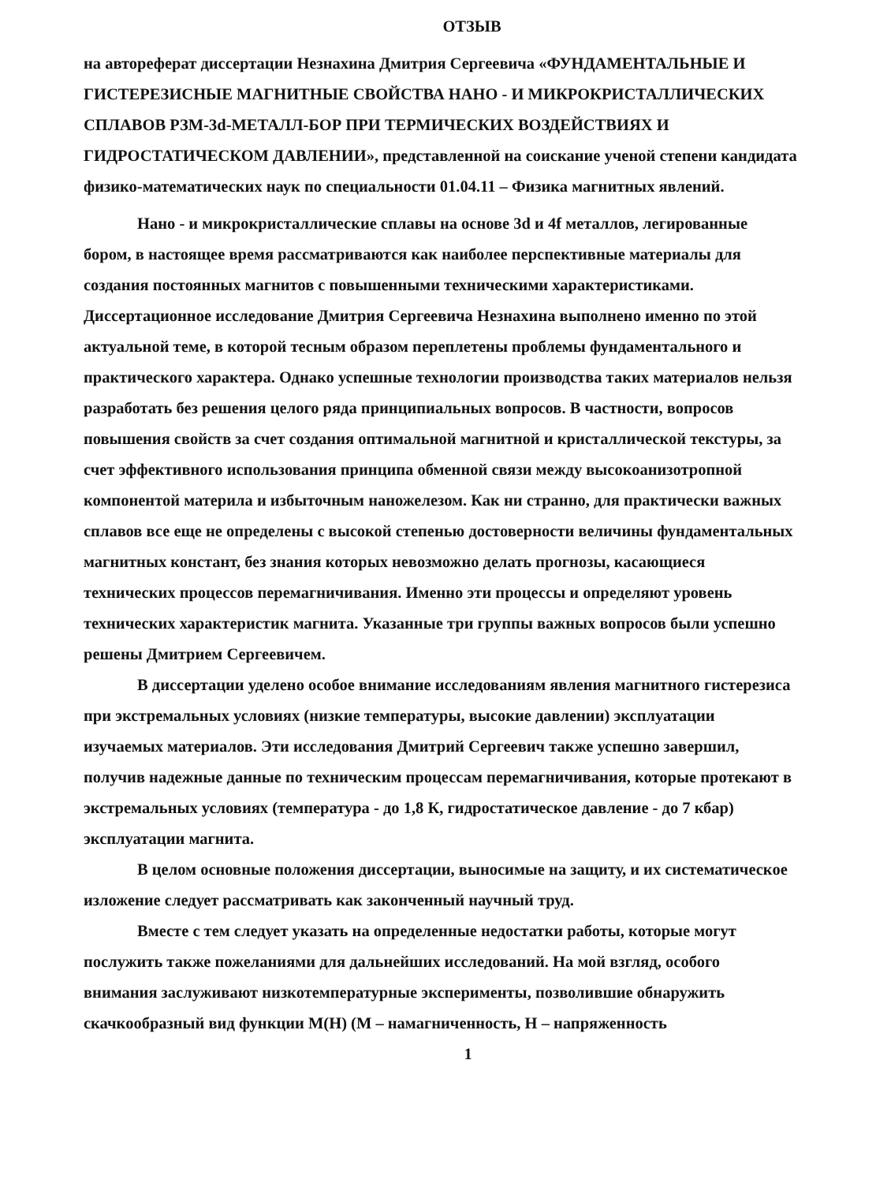ОТЗЫВ
на автореферат диссертации Незнахина Дмитрия Сергеевича «ФУНДАМЕНТАЛЬНЫЕ И ГИСТЕРЕЗИСНЫЕ МАГНИТНЫЕ СВОЙСТВА НАНО - И МИКРОКРИСТАЛЛИЧЕСКИХ СПЛАВОВ РЗМ-3d-МЕТАЛЛ-БОР ПРИ ТЕРМИЧЕСКИХ ВОЗДЕЙСТВИЯХ И ГИДРОСТАТИЧЕСКОМ ДАВЛЕНИИ», представленной на соискание ученой степени кандидата физико-математических наук по специальности 01.04.11 – Физика магнитных явлений.
Нано - и микрокристаллические сплавы на основе 3d и 4f металлов, легированные бором, в настоящее время рассматриваются как наиболее перспективные материалы для создания постоянных магнитов с повышенными техническими характеристиками. Диссертационное исследование Дмитрия Сергеевича Незнахина выполнено именно по этой актуальной теме, в которой тесным образом переплетены проблемы фундаментального и практического характера. Однако успешные технологии производства таких материалов нельзя разработать без решения целого ряда принципиальных вопросов. В частности, вопросов повышения свойств за счет создания оптимальной магнитной и кристаллической текстуры, за счет эффективного использования принципа обменной связи между высокоанизотропной компонентой материла и избыточным наножелезом. Как ни странно, для практически важных сплавов все еще не определены с высокой степенью достоверности величины фундаментальных магнитных констант, без знания которых невозможно делать прогнозы, касающиеся технических процессов перемагничивания. Именно эти процессы и определяют уровень технических характеристик магнита. Указанные три группы важных вопросов были успешно решены Дмитрием Сергеевичем.
В диссертации уделено особое внимание исследованиям явления магнитного гистерезиса при экстремальных условиях (низкие температуры, высокие давлении) эксплуатации изучаемых материалов. Эти исследования Дмитрий Сергеевич также успешно завершил, получив надежные данные по техническим процессам перемагничивания, которые протекают в экстремальных условиях (температура - до 1,8 К, гидростатическое давление - до 7 кбар) эксплуатации магнита.
В целом основные положения диссертации, выносимые на защиту, и их систематическое изложение следует рассматривать как законченный научный труд.
Вместе с тем следует указать на определенные недостатки работы, которые могут послужить также пожеланиями для дальнейших исследований. На мой взгляд, особого внимания заслуживают низкотемпературные эксперименты, позволившие обнаружить скачкообразный вид функции М(Н) (М – намагниченность, Н – напряженность
1